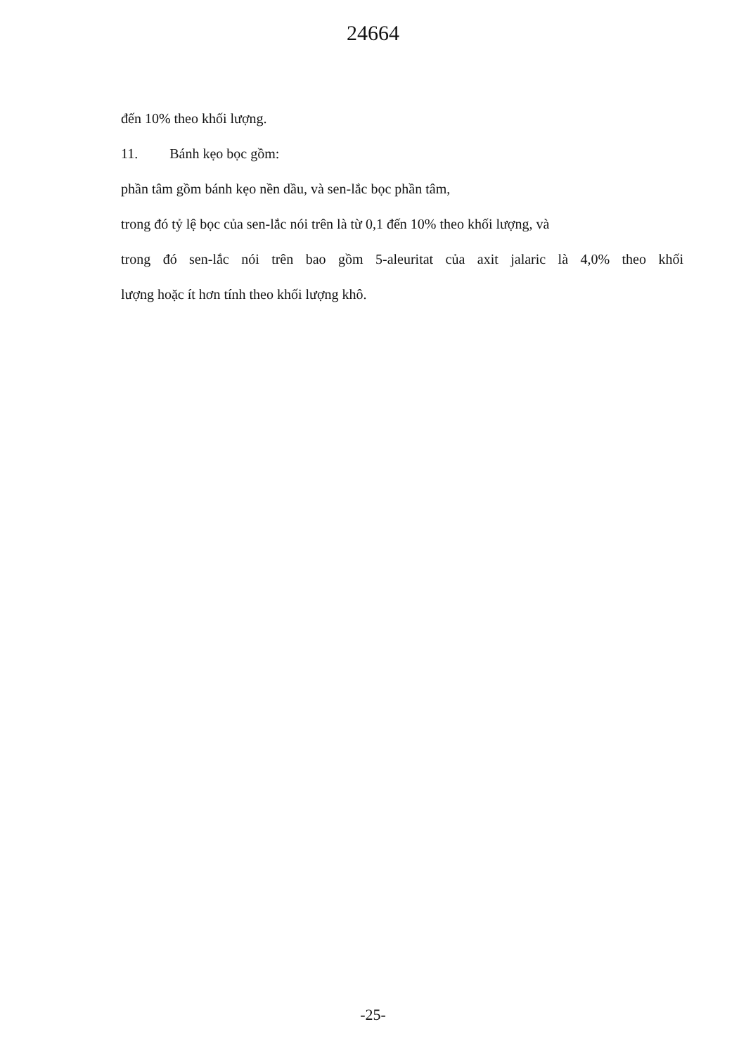24664
đến 10% theo khối lượng.
11. Bánh kẹo bọc gồm:
phần tâm gồm bánh kẹo nền dầu, và sen-lắc bọc phần tâm,
trong đó tỷ lệ bọc của sen-lắc nói trên là từ 0,1 đến 10% theo khối lượng, và
trong đó sen-lắc nói trên bao gồm 5-aleuritat của axit jalaric là 4,0% theo khối
lượng hoặc ít hơn tính theo khối lượng khô.
-25-